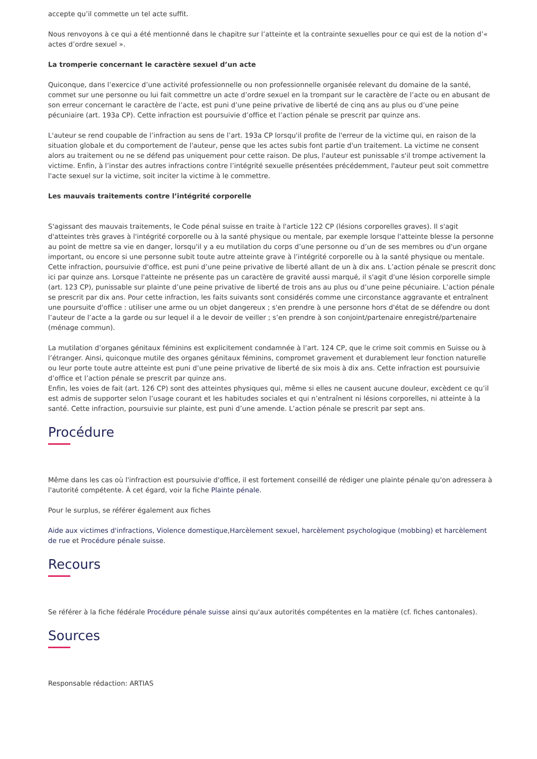accepte qu’il commette un tel acte suffit.
Nous renvoyons à ce qui a été mentionné dans le chapitre sur l’atteinte et la contrainte sexuelles pour ce qui est de la notion d’« actes d’ordre sexuel ».
La tromperie concernant le caractère sexuel d’un acte
Quiconque, dans l’exercice d’une activité professionnelle ou non professionnelle organisée relevant du domaine de la santé, commet sur une personne ou lui fait commettre un acte d’ordre sexuel en la trompant sur le caractère de l’acte ou en abusant de son erreur concernant le caractère de l’acte, est puni d’une peine privative de liberté de cinq ans au plus ou d’une peine pécuniaire (art. 193a CP). Cette infraction est poursuivie d’office et l’action pénale se prescrit par quinze ans.
L'auteur se rend coupable de l’infraction au sens de l’art. 193a CP lorsqu'il profite de l'erreur de la victime qui, en raison de la situation globale et du comportement de l'auteur, pense que les actes subis font partie d'un traitement. La victime ne consent alors au traitement ou ne se défend pas uniquement pour cette raison. De plus, l'auteur est punissable s'il trompe activement la victime. Enfin, à l’instar des autres infractions contre l’intégrité sexuelle présentées précédemment, l'auteur peut soit commettre l'acte sexuel sur la victime, soit inciter la victime à le commettre.
Les mauvais traitements contre l’intégrité corporelle
S'agissant des mauvais traitements, le Code pénal suisse en traite à l'article 122 CP (lésions corporelles graves). Il s'agit d'atteintes très graves à l'intégrité corporelle ou à la santé physique ou mentale, par exemple lorsque l'atteinte blesse la personne au point de mettre sa vie en danger, lorsqu'il y a eu mutilation du corps d’une personne ou d’un de ses membres ou d'un organe important, ou encore si une personne subit toute autre atteinte grave à l’intégrité corporelle ou à la santé physique ou mentale. Cette infraction, poursuivie d'office, est puni d’une peine privative de liberté allant de un à dix ans. L’action pénale se prescrit donc ici par quinze ans. Lorsque l'atteinte ne présente pas un caractère de gravité aussi marqué, il s'agit d'une lésion corporelle simple (art. 123 CP), punissable sur plainte d’une peine privative de liberté de trois ans au plus ou d’une peine pécuniaire. L’action pénale se prescrit par dix ans. Pour cette infraction, les faits suivants sont considérés comme une circonstance aggravante et entraînent une poursuite d'office : utiliser une arme ou un objet dangereux ; s'en prendre à une personne hors d'état de se défendre ou dont l’auteur de l’acte a la garde ou sur lequel il a le devoir de veiller ; s’en prendre à son conjoint/partenaire enregistré/partenaire (ménage commun).
La mutilation d’organes génitaux féminins est explicitement condamnée à l’art. 124 CP, que le crime soit commis en Suisse ou à l’étranger. Ainsi, quiconque mutile des organes génitaux féminins, compromet gravement et durablement leur fonction naturelle ou leur porte toute autre atteinte est puni d’une peine privative de liberté de six mois à dix ans. Cette infraction est poursuivie d’office et l’action pénale se prescrit par quinze ans.
Enfin, les voies de fait (art. 126 CP) sont des atteintes physiques qui, même si elles ne causent aucune douleur, excèdent ce qu’il est admis de supporter selon l’usage courant et les habitudes sociales et qui n’entraînent ni lésions corporelles, ni atteinte à la santé. Cette infraction, poursuivie sur plainte, est puni d’une amende. L’action pénale se prescrit par sept ans.
Procédure
Même dans les cas où l'infraction est poursuivie d'office, il est fortement conseillé de rédiger une plainte pénale qu'on adressera à l'autorité compétente. À cet égard, voir la fiche Plainte pénale.
Pour le surplus, se référer également aux fiches
Aide aux victimes d'infractions, Violence domestique,Harcèlement sexuel, harcèlement psychologique (mobbing) et harcèlement de rue et Procédure pénale suisse.
Recours
Se référer à la fiche fédérale Procédure pénale suisse ainsi qu'aux autorités compétentes en la matière (cf. fiches cantonales).
Sources
Responsable rédaction: ARTIAS